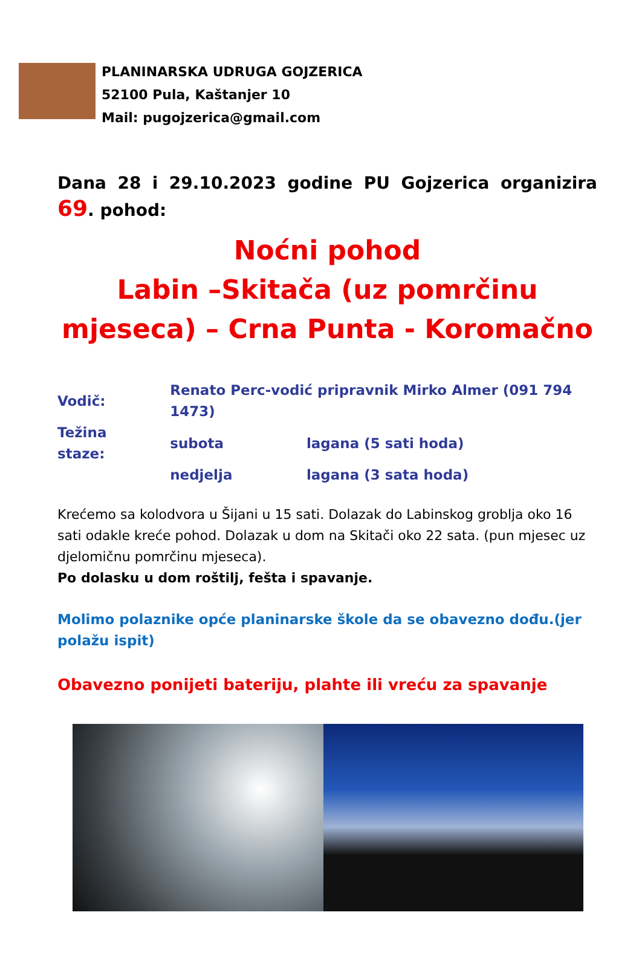PLANINARSKA UDRUGA GOJZERICA
52100 Pula, Kaštanjer 10
Mail: pugojzerica@gmail.com
Dana 28 i 29.10.2023 godine PU Gojzerica organizira 69. pohod:
Noćni pohod
Labin –Skitača (uz pomrčinu mjeseca) – Crna Punta - Koromačno
| Vodič: | Renato Perc-vodić pripravnik Mirko Almer (091 794 1473) | |
| Težina staze: | subota | lagana (5 sati hoda) |
| | nedjelja | lagana (3 sata hoda) |
Krećemo sa kolodvora u Šijani u 15 sati. Dolazak do Labinskog groblja oko 16 sati odakle kreće pohod. Dolazak u dom na Skitači oko 22 sata. (pun mjesec uz djelomičnu pomrčinu mjeseca).
Po dolasku u dom roštilj, fešta i spavanje.
Molimo polaznike opće planinarske škole da se obavezno dođu.(jer polažu ispit)
Obavezno ponijeti bateriju, plahte ili vreću za spavanje